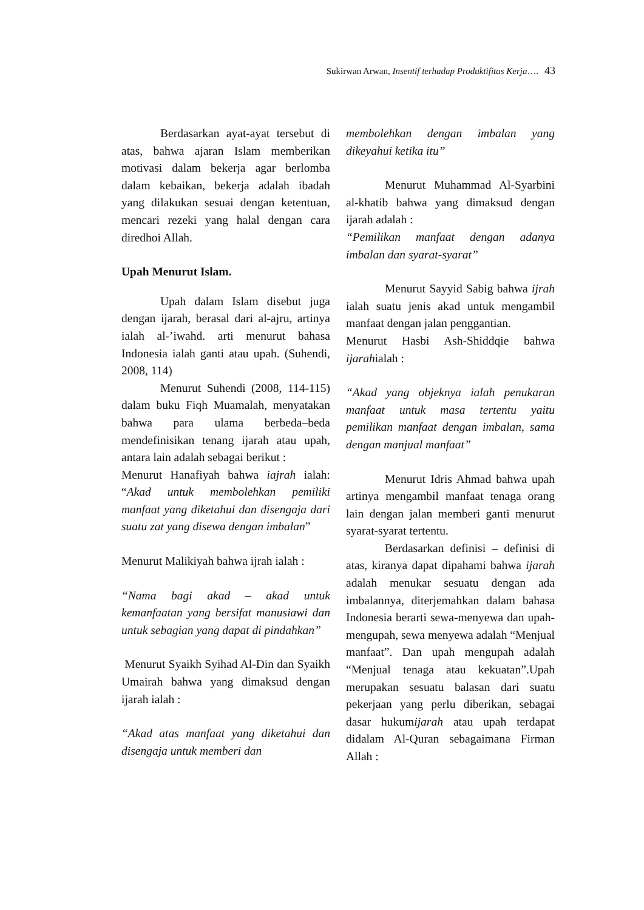Sukirwan Arwan, Insentif terhadap Produktifitas Kerja…. 43
Berdasarkan ayat-ayat tersebut di atas, bahwa ajaran Islam memberikan motivasi dalam bekerja agar berlomba dalam kebaikan, bekerja adalah ibadah yang dilakukan sesuai dengan ketentuan, mencari rezeki yang halal dengan cara diredhoi Allah.
Upah Menurut Islam.
Upah dalam Islam disebut juga dengan ijarah, berasal dari al-ajru, artinya ialah al-’iwahd. arti menurut bahasa Indonesia ialah ganti atau upah. (Suhendi, 2008, 114)
Menurut Suhendi (2008, 114-115) dalam buku Fiqh Muamalah, menyatakan bahwa para ulama berbeda–beda mendefinisikan tenang ijarah atau upah, antara lain adalah sebagai berikut :
Menurut Hanafiyah bahwa iajrah ialah: “Akad untuk membolehkan pemiliki manfaat yang diketahui dan disengaja dari suatu zat yang disewa dengan imbalan”
Menurut Malikiyah bahwa ijrah ialah :
“Nama bagi akad – akad untuk kemanfaatan yang bersifat manusiawi dan untuk sebagian yang dapat di pindahkan”
Menurut Syaikh Syihad Al-Din dan Syaikh Umairah bahwa yang dimaksud dengan ijarah ialah :
“Akad atas manfaat yang diketahui dan disengaja untuk memberi dan
membolehkan dengan imbalan yang dikeyahui ketika itu”
Menurut Muhammad Al-Syarbini al-khatib bahwa yang dimaksud dengan ijarah adalah :
“Pemilikan manfaat dengan adanya imbalan dan syarat-syarat”
Menurut Sayyid Sabig bahwa ijrah ialah suatu jenis akad untuk mengambil manfaat dengan jalan penggantian.
Menurut Hasbi Ash-Shiddqie bahwa ijarahialah :
“Akad yang objeknya ialah penukaran manfaat untuk masa tertentu yaitu pemilikan manfaat dengan imbalan, sama dengan manjual manfaat”
Menurut Idris Ahmad bahwa upah artinya mengambil manfaat tenaga orang lain dengan jalan memberi ganti menurut syarat-syarat tertentu.
Berdasarkan definisi – definisi di atas, kiranya dapat dipahami bahwa ijarah adalah menukar sesuatu dengan ada imbalannya, diterjemahkan dalam bahasa Indonesia berarti sewa-menyewa dan upah-mengupah, sewa menyewa adalah “Menjual manfaat”. Dan upah mengupah adalah “Menjual tenaga atau kekuatan”.Upah merupakan sesuatu balasan dari suatu pekerjaan yang perlu diberikan, sebagai dasar hukumijarah atau upah terdapat didalam Al-Quran sebagaimana Firman Allah :